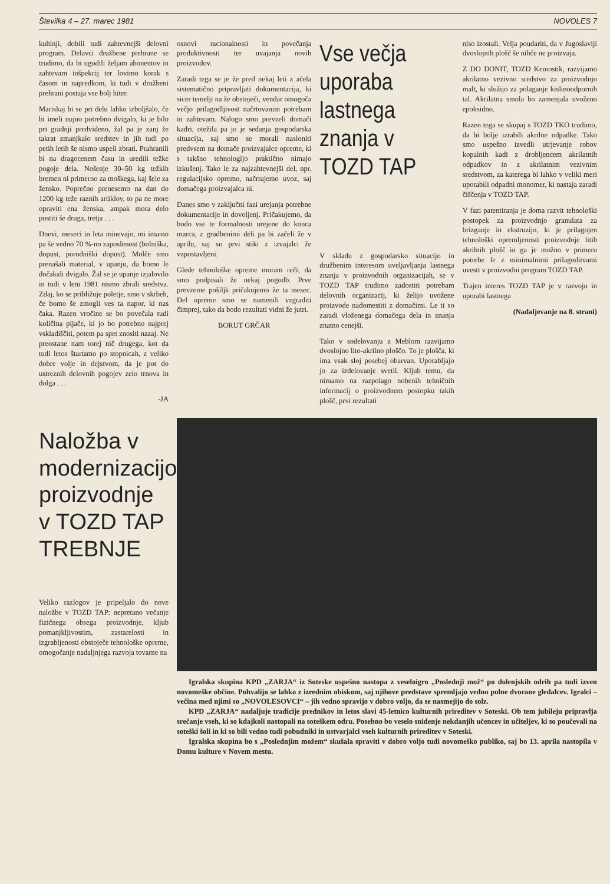Številka 4 – 27. marec 1981 NOVOLES 7
kuhinji, dobili tudi zahtevnejši delovni program. Delavci družbene prehrane se trudimo, da bi ugodili željam abonentov in zahtevam inšpekcij ter lovimo korak s časom in napredkom, ki tudi v družbeni prehrani postaja vse bolj hiter.
Mariskaj bi se pri delu lahko izboljšalo, če bi imeli nujno potrebno dvigalo, ki je bilo pri gradnji predvideno, žal pa je zanj že takrat zmanjkalo sredstev in jih tudi po petih letih še nismo uspeli zbrati. Prahranili bi na dragocenem času in uredili težke pogoje dela. Nošenje 30–50 kg težkih bremen ni primerno za moškega, kaj šele za žensko. Poprečno prenesemo na dan do 1200 kg teže raznih artiklov, to pa ne more opraviti ena ženska, ampak mora delo pustiti še druga, tretja . . .
Dnevi, meseci in leta minevajo, mi imamo pa še vedno 70 %-no zaposlenost (bolniška, dopust, porodniški dopust). Molče smo prenašali material, v upanju, da bomo le dočakali dvigalo. Žal se je upanje izjalovilo in tudi v letu 1981 nismo zbrali sredstva. Zdaj, ko se približuje poletje, smo v skrbeh, če bomo še zmogli ves ta napor, ki nas čaka. Razen vročine se bo povečala tudi količina pijače, ki jo bo potrebno najprej vskladiščiti, potem pa spet znositi nazaj. Ne preostane nam torej nič drugega, kot da tudi letos štartamo po stopnicah, z veliko dobre volje in dejstvom, da je pot do ustreznih delovnih pogojev zelo trnova in dolga . . .
-JA
Naložba v modernizacijo proizvodnje v TOZD TAP TREBNJE
Veliko razlogov je pripeljalo do nove naložbe v TOZD TAP: nepretano večanje fizičnega obsega proizvodnje, kljub pomanjkljivostim, zastarelosti in izgrabljenosti obstoječe tehnološke opreme, omogočanje nadaljnjega razvoja tovarne na
osnovi racionalnosti in povečanja produktivnosti ter uvajanja novih proizvodov.
Zaradi tega se je že pred nekaj leti z ačela sistematično pripravljati dokumentacija, ki sicer temelji na že obstoječi, vendar omogoča večjo prilagodljivost načrtovanim potrebam in zahtevam. Nalogo smo prevzeli domači kadri, otežila pa jo je sedanja gospodarska situacija, saj smo se morali nasloniti predvsem na domače proizvajalce opreme, ki s takšno tehnologijo praktično nimajo izkušenj. Tako le za najzahtevnejši del, npr. regulacijsko opremo, načrtujemo uvoz, saj domačega proizvajalca ni.
Danes smo v zaključni fazi urejanja potrebne dokumentacije in dovoljenj. Pričakujemo, da bodo vse te formalnosti urejene do konca marca, z gradbenimi deli pa bi začeli že v aprilu, saj so prvi stiki z izvajalci že vzpostavljeni.
Glede tehnološke opreme moram reči, da smo podpisali že nekaj pogodb. Prve prevzeme pošiljk pričakujemo že ta mesec. Del opreme smo se namenili vzgraditi čimprej, tako da bodo rezultati vidni že jutri.
BORUT GRČAR
Vse večja uporaba lastnega znanja v TOZD TAP
V skladu z gospodarsko situacijo in družbenim interesom uveljavljanja lastnega znanja v proizvodnih organizacijah, se v TOZD TAP trudimo zadostiti potrebam delovnih organizacij, ki želijo uvožene proizvode nadomestiti z domačimi. Le ti so zaradi vloženega domačega dela in znanja znatno cenejši.
Tako v sodelovanju z Meblom razvijamo dvoslojno lito-akrilno ploščo. To je plošča, ki ima vsak sloj posebej obarvan. Uporabljajo jo za izdelovanje svetil. Kljub temu, da nimamo na razpolago nobenih tehničnih informacij o proizvodnem postopku takih plošč, prvi rezultati
niso izostali. Velja poudariti, da v Jugoslaviji dvoslojnih plošč še nihče ne proizvaja.
Z DO DONIT, TOZD Kemostik, razvijamo akrilatno vezivno sredstvo za proizvodnjo malt, ki služijo za polaganje kislinoodpornih tal. Akrilatna smola bo zamenjala uvoženo epoksidno.
Razen tega se skupaj s TOZD TKO trudimo, da bi bolje izrabili akrilne odpadke. Tako smo uspešno izvedli utrjevanje robov kopalnih kadi z drobljencem akrilatnih odpadkov in z akrilatnim vezivnim sredstvom, za katerega bi lahko v veliki meri uporabili odpadni monomer, ki nastaja zaradi čiščenja v TOZD TAP.
V fazi patentiranja je doma razvit tehnološki postopek za proizvodnjo granulata za brizganje in ekstruzijo, ki je prilagojen tehnološki opremljenosti proizvodnje litih akrilnih plošč in ga je možno v primeru potrebe le z minimalnimi prilagoditvami uvesti v proizvodni program TOZD TAP.
Trajen interes TOZD TAP je v razvoju in uporabi lastnega
(Nadaljevanje na 8. strani)
Igralska skupina KPD „ZARJA“ iz Soteske uspešno nastopa z veseloigro „Poslednji mož“ po dolenjskih odrih pa tudi izven novomeške občine. Pohvalijo se lahko z izrednim obiskom, saj njihove predstave spremljajo vedno polne dvorane gledalcev. Igralci – večina med njimi so „NOVOLESOVCI“ – jih vedno spravijo v dobro voljo, da se nasmejijo do solz.
KPD „ZARJA“ nadaljuje tradicije prednikov in letos slavi 45-letnico kulturnih prireditev v Soteski. Ob tem jubileju pripravlja srečanje vseh, ki so kdajkoli nastopali na soteškem odru. Posebno bo veselo snidenje nekdanjih učencev in učiteljev, ki so poučevali na soteški šoli in ki so bili vedno tudi pobudniki in ustvarjalci vseh kulturnih prireditev v Soteski.
Igralska skupina bo s „Poslednjim možem“ skušala spraviti v dobro voljo tudi novomeško publiko, saj bo 13. aprila nastopila v Domu kulture v Novem mestu.